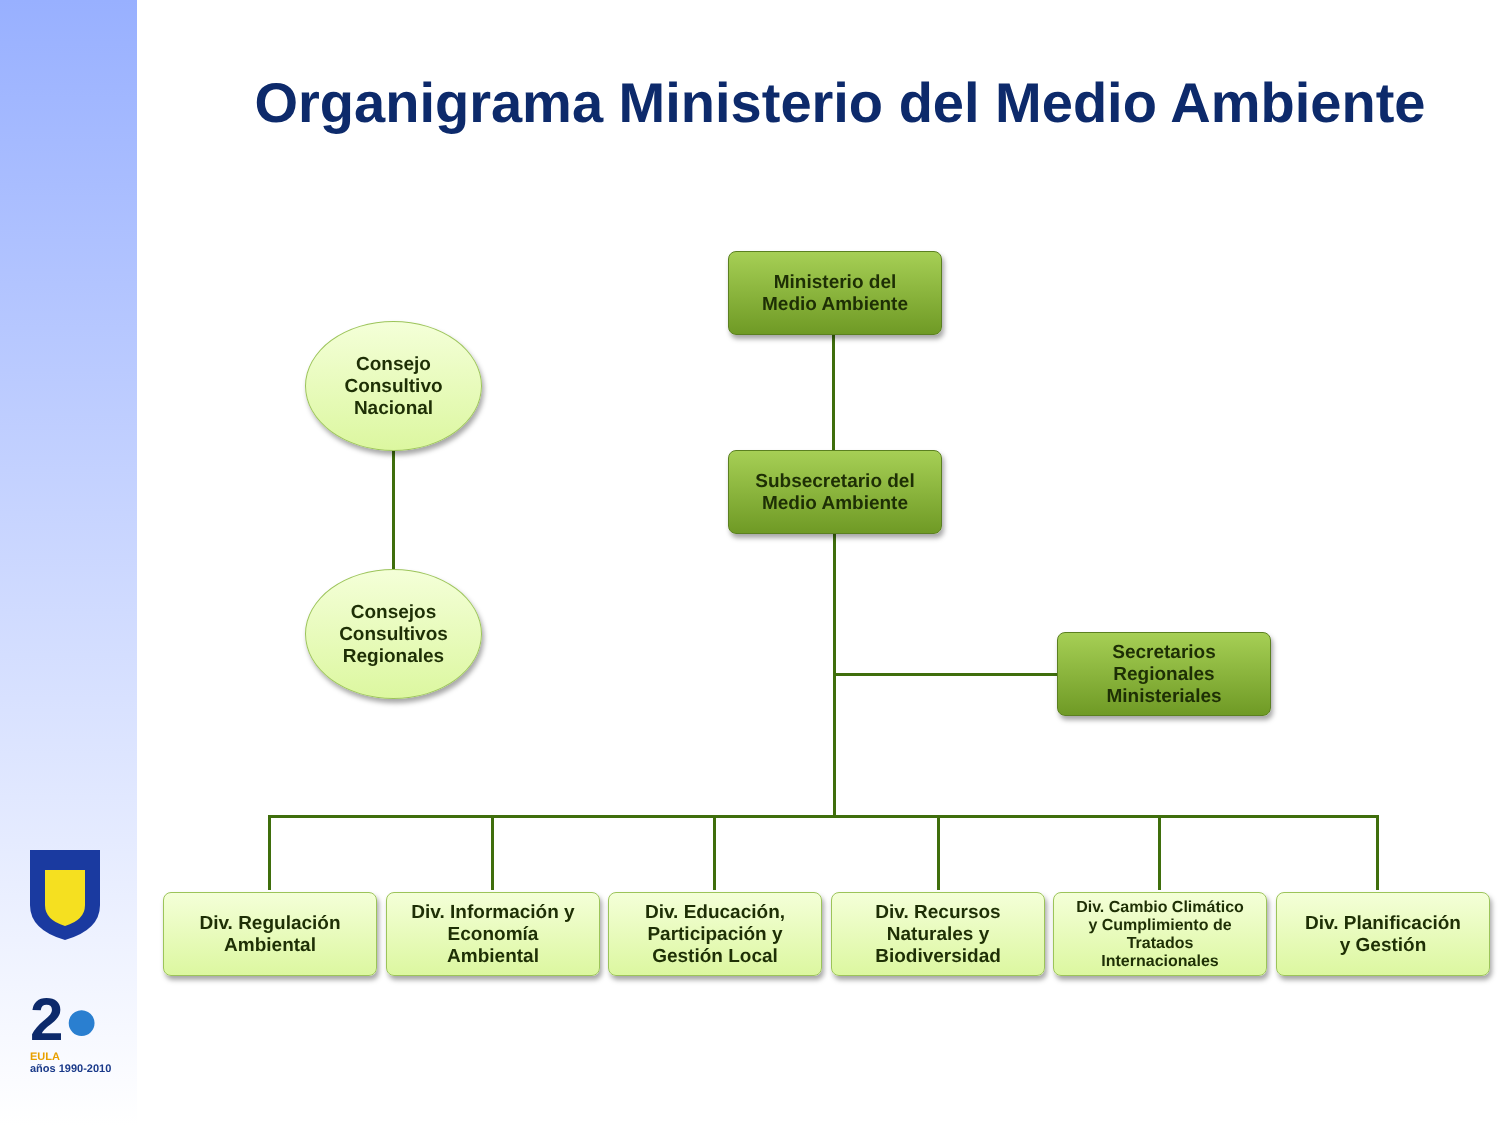Organigrama Ministerio del Medio Ambiente
Ministerio del
Medio Ambiente
Subsecretario del
Medio Ambiente
Secretarios
Regionales
Ministeriales
Consejo
Consultivo
Nacional
Consejos
Consultivos
Regionales
Div. Regulación
Ambiental
Div. Información y
Economía
Ambiental
Div. Educación,
Participación y
Gestión Local
Div. Recursos
Naturales y
Biodiversidad
Div. Cambio Climático
y Cumplimiento de
Tratados
Internacionales
Div. Planificación
y Gestión
2●
EULA
años 1990-2010